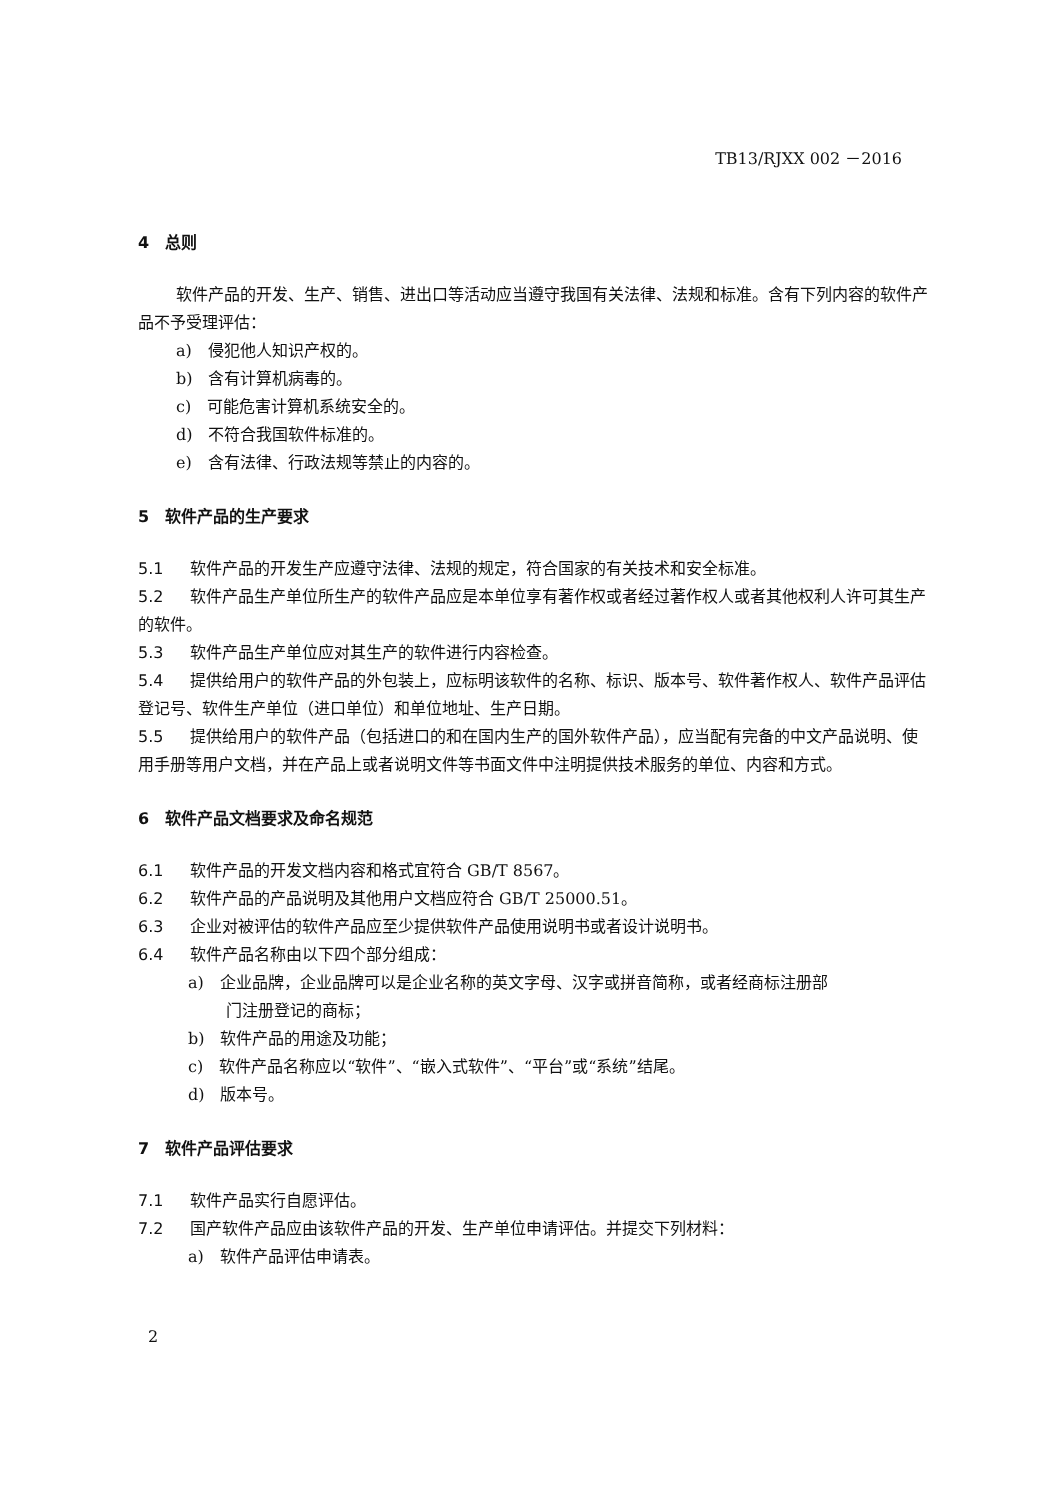TB13/RJXX 002 －2016
4　总则
软件产品的开发、生产、销售、进出口等活动应当遵守我国有关法律、法规和标准。含有下列内容的软件产品不予受理评估：
a)　侵犯他人知识产权的。
b)　含有计算机病毒的。
c)　可能危害计算机系统安全的。
d)　不符合我国软件标准的。
e)　含有法律、行政法规等禁止的内容的。
5　软件产品的生产要求
5.1 软件产品的开发生产应遵守法律、法规的规定，符合国家的有关技术和安全标准。
5.2 软件产品生产单位所生产的软件产品应是本单位享有著作权或者经过著作权人或者其他权利人许可其生产的软件。
5.3 软件产品生产单位应对其生产的软件进行内容检查。
5.4 提供给用户的软件产品的外包装上，应标明该软件的名称、标识、版本号、软件著作权人、软件产品评估登记号、软件生产单位（进口单位）和单位地址、生产日期。
5.5 提供给用户的软件产品（包括进口的和在国内生产的国外软件产品），应当配有完备的中文产品说明、使用手册等用户文档，并在产品上或者说明文件等书面文件中注明提供技术服务的单位、内容和方式。
6　软件产品文档要求及命名规范
6.1 软件产品的开发文档内容和格式宜符合 GB/T 8567。
6.2 软件产品的产品说明及其他用户文档应符合 GB/T 25000.51。
6.3 企业对被评估的软件产品应至少提供软件产品使用说明书或者设计说明书。
6.4 软件产品名称由以下四个部分组成：
a)　企业品牌，企业品牌可以是企业名称的英文字母、汉字或拼音简称，或者经商标注册部
门注册登记的商标；
b)　软件产品的用途及功能；
c)　软件产品名称应以“软件”、“嵌入式软件”、“平台”或“系统”结尾。
d)　版本号。
7　软件产品评估要求
7.1 软件产品实行自愿评估。
7.2 国产软件产品应由该软件产品的开发、生产单位申请评估。并提交下列材料：
a)　软件产品评估申请表。
2